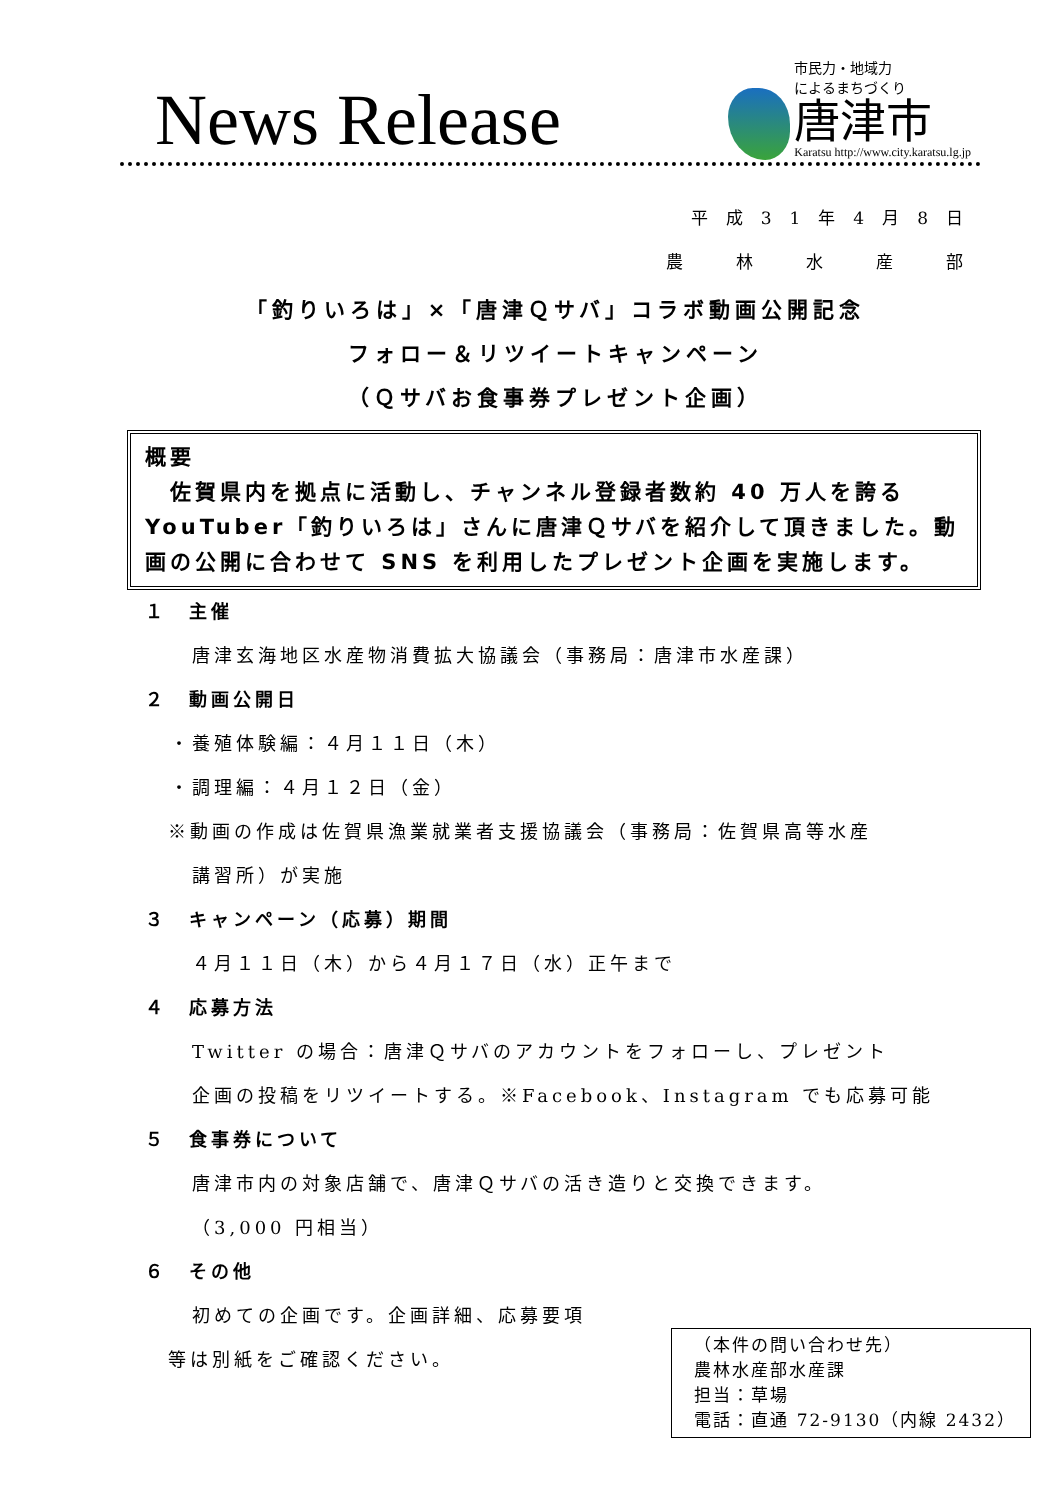News Release
市民力・地域力
によるまちづくり
唐津市
Karatsu http://www.city.karatsu.lg.jp
平成31年4月8日
農　林　水　産　部
「釣りいろは」×「唐津Ｑサバ」コラボ動画公開記念
フォロー＆リツイートキャンペーン
（Ｑサバお食事券プレゼント企画）
概要
　佐賀県内を拠点に活動し、チャンネル登録者数約 40 万人を誇る YouTuber「釣りいろは」さんに唐津Ｑサバを紹介して頂きました。動画の公開に合わせて SNS を利用したプレゼント企画を実施します。
１　主催
唐津玄海地区水産物消費拡大協議会（事務局：唐津市水産課）
２　動画公開日
・養殖体験編：４月１１日（木）
・調理編：４月１２日（金）
※動画の作成は佐賀県漁業就業者支援協議会（事務局：佐賀県高等水産
講習所）が実施
３　キャンペーン（応募）期間
４月１１日（木）から４月１７日（水）正午まで
４　応募方法
Twitter の場合：唐津Ｑサバのアカウントをフォローし、プレゼント
企画の投稿をリツイートする。※Facebook、Instagram でも応募可能
５　食事券について
唐津市内の対象店舗で、唐津Ｑサバの活き造りと交換できます。
（3,000 円相当）
６　その他
初めての企画です。企画詳細、応募要項
等は別紙をご確認ください。
（本件の問い合わせ先）
農林水産部水産課
担当：草場
電話：直通 72-9130（内線 2432）